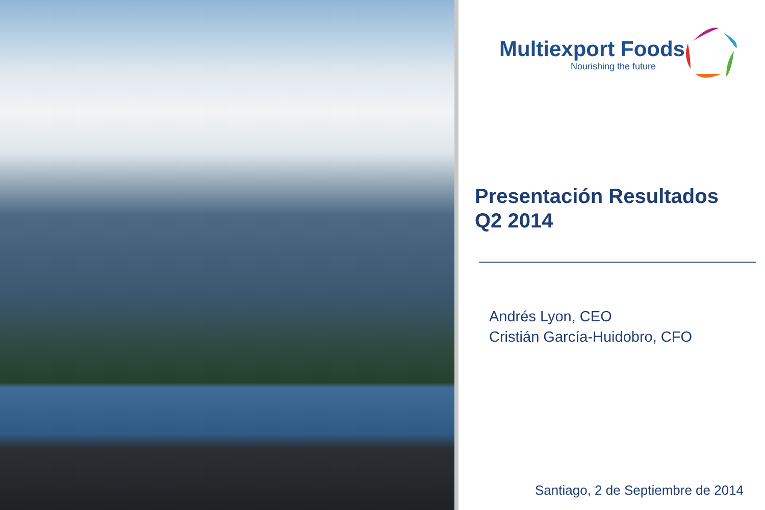Multiexport Foods
Nourishing the future
Presentación Resultados
Q2 2014
Andrés Lyon, CEO
Cristián García-Huidobro, CFO
Santiago, 2 de Septiembre de 2014